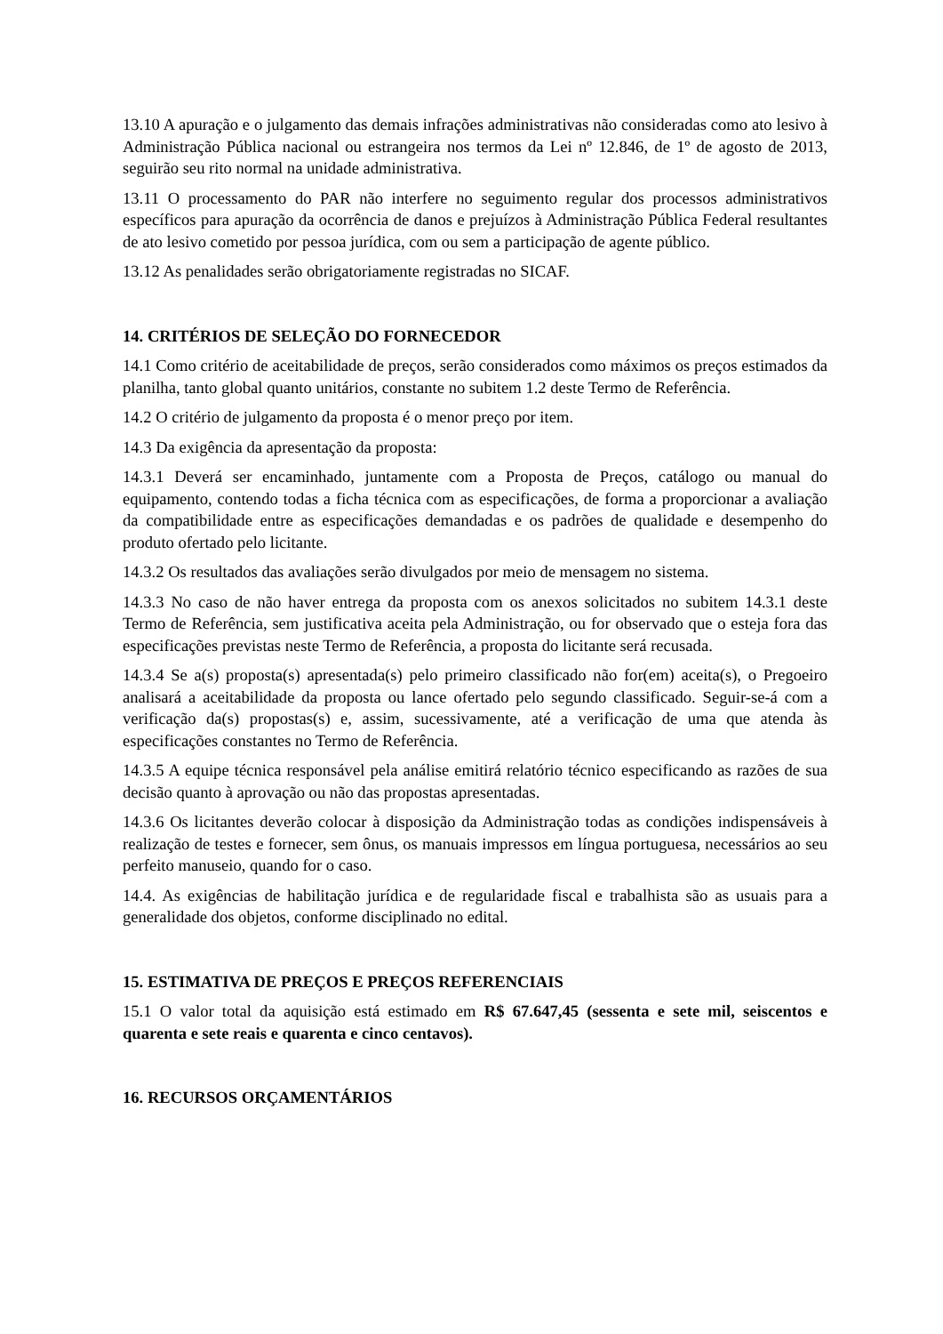13.10 A apuração e o julgamento das demais infrações administrativas não consideradas como ato lesivo à Administração Pública nacional ou estrangeira nos termos da Lei nº 12.846, de 1º de agosto de 2013, seguirão seu rito normal na unidade administrativa.
13.11 O processamento do PAR não interfere no seguimento regular dos processos administrativos específicos para apuração da ocorrência de danos e prejuízos à Administração Pública Federal resultantes de ato lesivo cometido por pessoa jurídica, com ou sem a participação de agente público.
13.12 As penalidades serão obrigatoriamente registradas no SICAF.
14. CRITÉRIOS DE SELEÇÃO DO FORNECEDOR
14.1 Como critério de aceitabilidade de preços, serão considerados como máximos os preços estimados da planilha, tanto global quanto unitários, constante no subitem 1.2 deste Termo de Referência.
14.2 O critério de julgamento da proposta é o menor preço por item.
14.3 Da exigência da apresentação da proposta:
14.3.1 Deverá ser encaminhado, juntamente com a Proposta de Preços, catálogo ou manual do equipamento, contendo todas a ficha técnica com as especificações, de forma a proporcionar a avaliação da compatibilidade entre as especificações demandadas e os padrões de qualidade e desempenho do produto ofertado pelo licitante.
14.3.2 Os resultados das avaliações serão divulgados por meio de mensagem no sistema.
14.3.3 No caso de não haver entrega da proposta com os anexos solicitados no subitem 14.3.1 deste Termo de Referência, sem justificativa aceita pela Administração, ou for observado que o esteja fora das especificações previstas neste Termo de Referência, a proposta do licitante será recusada.
14.3.4 Se a(s) proposta(s) apresentada(s) pelo primeiro classificado não for(em) aceita(s), o Pregoeiro analisará a aceitabilidade da proposta ou lance ofertado pelo segundo classificado. Seguir-se-á com a verificação da(s) propostas(s) e, assim, sucessivamente, até a verificação de uma que atenda às especificações constantes no Termo de Referência.
14.3.5 A equipe técnica responsável pela análise emitirá relatório técnico especificando as razões de sua decisão quanto à aprovação ou não das propostas apresentadas.
14.3.6 Os licitantes deverão colocar à disposição da Administração todas as condições indispensáveis à realização de testes e fornecer, sem ônus, os manuais impressos em língua portuguesa, necessários ao seu perfeito manuseio, quando for o caso.
14.4. As exigências de habilitação jurídica e de regularidade fiscal e trabalhista são as usuais para a generalidade dos objetos, conforme disciplinado no edital.
15. ESTIMATIVA DE PREÇOS E PREÇOS REFERENCIAIS
15.1 O valor total da aquisição está estimado em R$ 67.647,45 (sessenta e sete mil, seiscentos e quarenta e sete reais e quarenta e cinco centavos).
16. RECURSOS ORÇAMENTÁRIOS